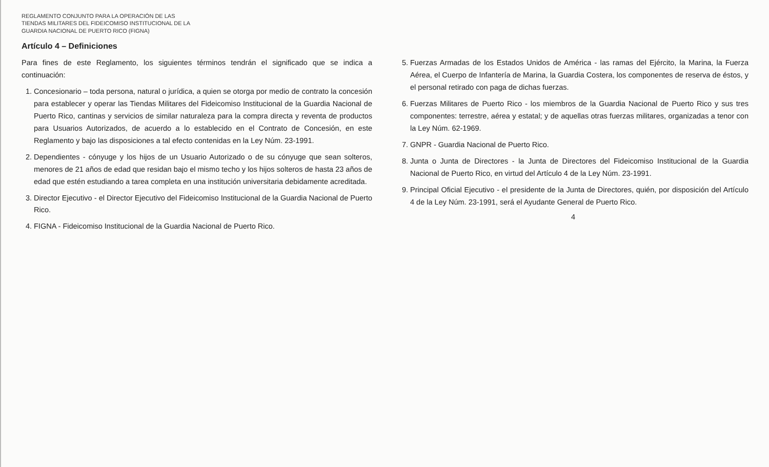REGLAMENTO CONJUNTO PARA LA OPERACIÓN DE LAS
TIENDAS MILITARES DEL FIDEICOMISO INSTITUCIONAL DE LA
GUARDIA NACIONAL DE PUERTO RICO (FIGNA)
Artículo 4 – Definiciones
Para fines de este Reglamento, los siguientes términos tendrán el significado que se indica a continuación:
1. Concesionario – toda persona, natural o jurídica, a quien se otorga por medio de contrato la concesión para establecer y operar las Tiendas Militares del Fideicomiso Institucional de la Guardia Nacional de Puerto Rico, cantinas y servicios de similar naturaleza para la compra directa y reventa de productos para Usuarios Autorizados, de acuerdo a lo establecido en el Contrato de Concesión, en este Reglamento y bajo las disposiciones a tal efecto contenidas en la Ley Núm. 23-1991.
2. Dependientes - cónyuge y los hijos de un Usuario Autorizado o de su cónyuge que sean solteros, menores de 21 años de edad que residan bajo el mismo techo y los hijos solteros de hasta 23 años de edad que estén estudiando a tarea completa en una institución universitaria debidamente acreditada.
3. Director Ejecutivo - el Director Ejecutivo del Fideicomiso Institucional de la Guardia Nacional de Puerto Rico.
4. FIGNA - Fideicomiso Institucional de la Guardia Nacional de Puerto Rico.
5. Fuerzas Armadas de los Estados Unidos de América - las ramas del Ejército, la Marina, la Fuerza Aérea, el Cuerpo de Infantería de Marina, la Guardia Costera, los componentes de reserva de éstos, y el personal retirado con paga de dichas fuerzas.
6. Fuerzas Militares de Puerto Rico - los miembros de la Guardia Nacional de Puerto Rico y sus tres componentes: terrestre, aérea y estatal; y de aquellas otras fuerzas militares, organizadas a tenor con la Ley Núm. 62-1969.
7. GNPR - Guardia Nacional de Puerto Rico.
8. Junta o Junta de Directores - la Junta de Directores del Fideicomiso Institucional de la Guardia Nacional de Puerto Rico, en virtud del Artículo 4 de la Ley Núm. 23-1991.
9. Principal Oficial Ejecutivo - el presidente de la Junta de Directores, quién, por disposición del Artículo 4 de la Ley Núm. 23-1991, será el Ayudante General de Puerto Rico.
4